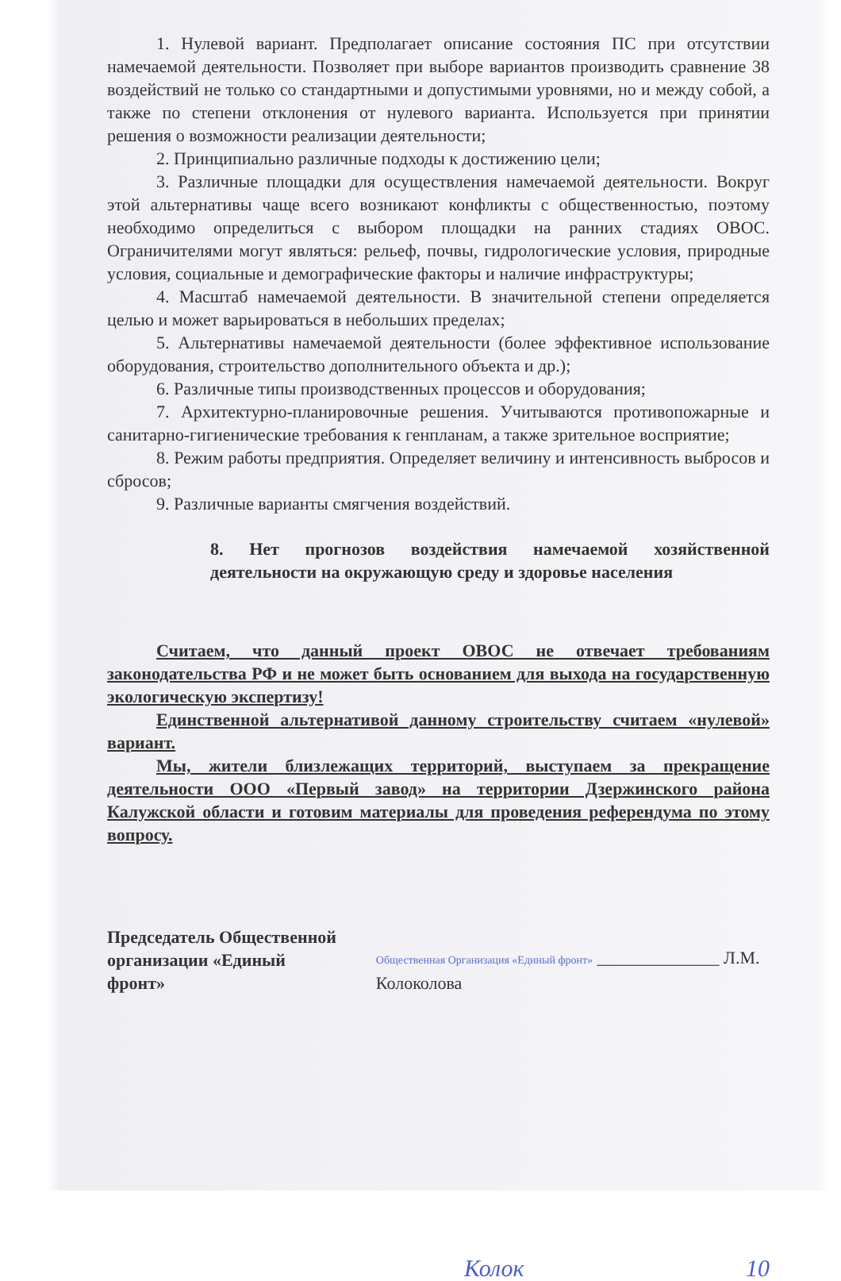1. Нулевой вариант. Предполагает описание состояния ПС при отсутствии намечаемой деятельности. Позволяет при выборе вариантов производить сравнение 38 воздействий не только со стандартными и допустимыми уровнями, но и между собой, а также по степени отклонения от нулевого варианта. Используется при принятии решения о возможности реализации деятельности;
2. Принципиально различные подходы к достижению цели;
3. Различные площадки для осуществления намечаемой деятельности. Вокруг этой альтернативы чаще всего возникают конфликты с общественностью, поэтому необходимо определиться с выбором площадки на ранних стадиях ОВОС. Ограничителями могут являться: рельеф, почвы, гидрологические условия, природные условия, социальные и демографические факторы и наличие инфраструктуры;
4. Масштаб намечаемой деятельности. В значительной степени определяется целью и может варьироваться в небольших пределах;
5. Альтернативы намечаемой деятельности (более эффективное использование оборудования, строительство дополнительного объекта и др.);
6. Различные типы производственных процессов и оборудования;
7. Архитектурно-планировочные решения. Учитываются противопожарные и санитарно-гигиенические требования к генпланам, а также зрительное восприятие;
8. Режим работы предприятия. Определяет величину и интенсивность выбросов и сбросов;
9. Различные варианты смягчения воздействий.
8. Нет прогнозов воздействия намечаемой хозяйственной деятельности на окружающую среду и здоровье населения
Считаем, что данный проект ОВОС не отвечает требованиям законодательства РФ и не может быть основанием для выхода на государственную экологическую экспертизу!
Единственной альтернативой данному строительству считаем «нулевой» вариант.
Мы, жители близлежащих территорий, выступаем за прекращение деятельности ООО «Первый завод» на территории Дзержинского района Калужской области и готовим материалы для проведения референдума по этому вопросу.
Председатель Общественной организации «Единый фронт»
Общественная Организация «Единый фронт» ______________ Л.М. Колоколова
Колок 10